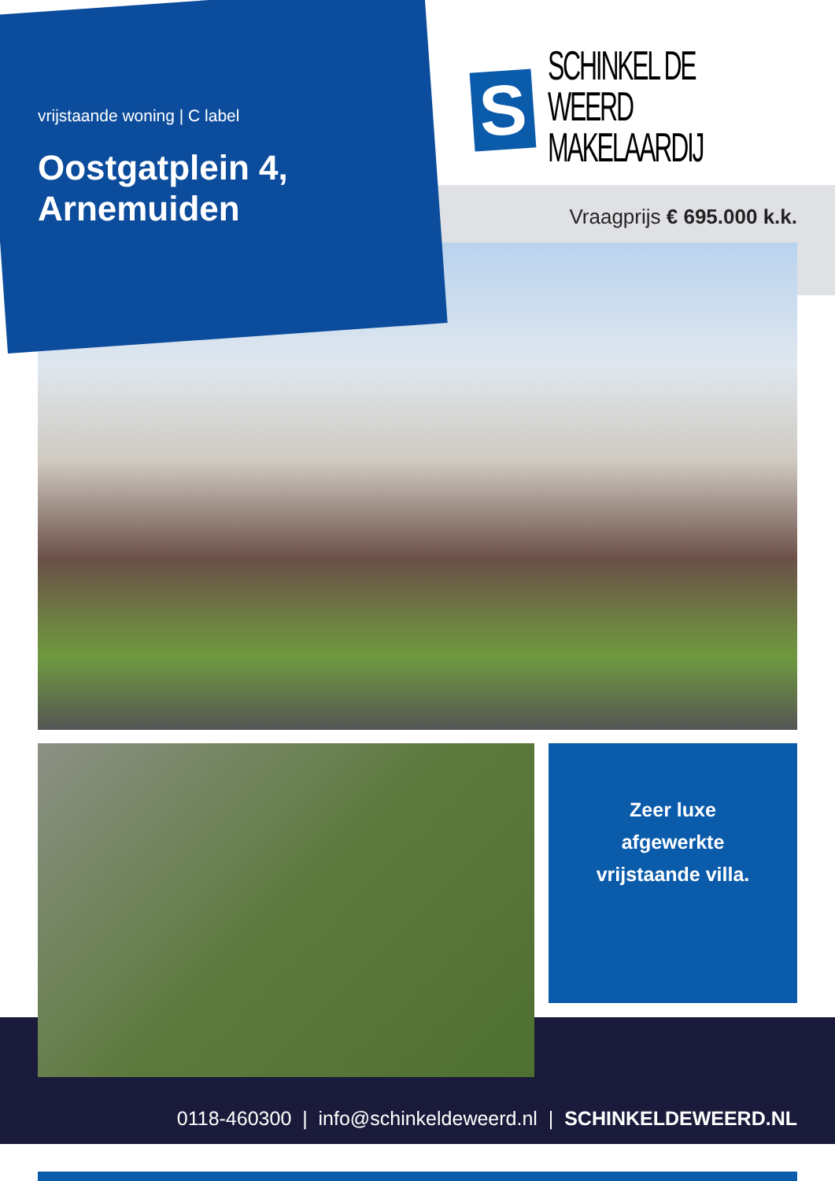vrijstaande woning | C label
Oostgatplein 4, Arnemuiden
S
SCHINKEL DE WEERD
MAKELAARDIJ
Vraagprijs € 695.000 k.k.
Zeer luxe
afgewerkte
vrijstaande villa.
0118-460300 | info@schinkeldeweerd.nl | SCHINKELDEWEERD.NL